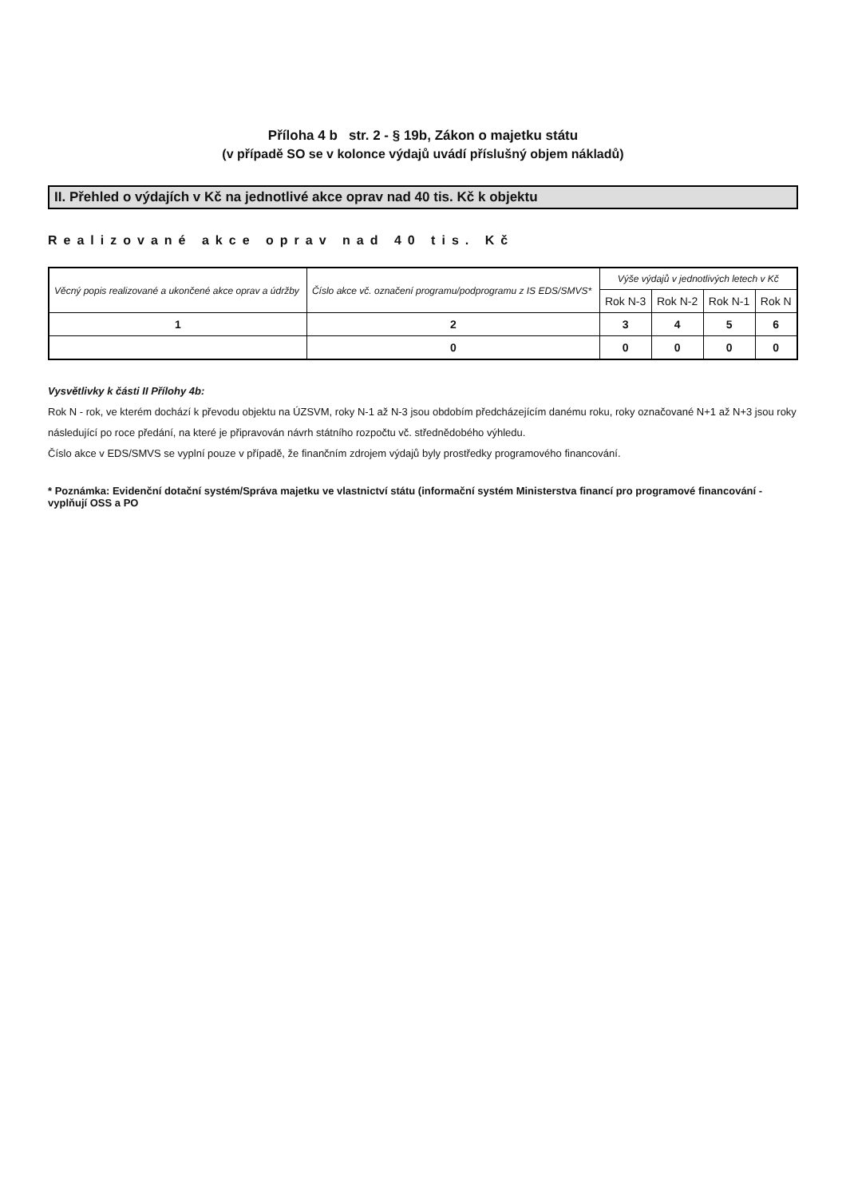Příloha 4 b str. 2 - § 19b, Zákon o majetku státu
(v případě SO se v kolonce výdajů uvádí příslušný objem nákladů)
II. Přehled o výdajích v Kč na jednotlivé akce oprav nad 40 tis. Kč k objektu
Realizované akce oprav nad 40 tis. Kč
| Věcný popis realizované a ukončené akce oprav a údržby | Číslo akce vč. označení programu/podprogramu z IS EDS/SMVS* | Výše výdajů v jednotlivých letech v Kč | | | |
| --- | --- | --- | --- | --- | --- |
| | | Rok N-3 | Rok N-2 | Rok N-1 | Rok N |
| 1 | 2 | 3 | 4 | 5 | 6 |
| | 0 | 0 | 0 | 0 | 0 |
Vysvětlivky k části II Přílohy 4b:
Rok N - rok, ve kterém dochází k převodu objektu na ÚZSVM, roky N-1 až N-3 jsou obdobím předcházejícím danému roku, roky označované N+1 až N+3 jsou roky následující po roce předání, na které je připravován návrh státního rozpočtu vč. střednědobého výhledu.
Číslo akce v EDS/SMVS se vyplní pouze v případě, že finančním zdrojem výdajů byly prostředky programového financování.
* Poznámka: Evidenční dotační systém/Správa majetku ve vlastnictví státu (informační systém Ministerstva financí pro programové financování - vyplňují OSS a PO